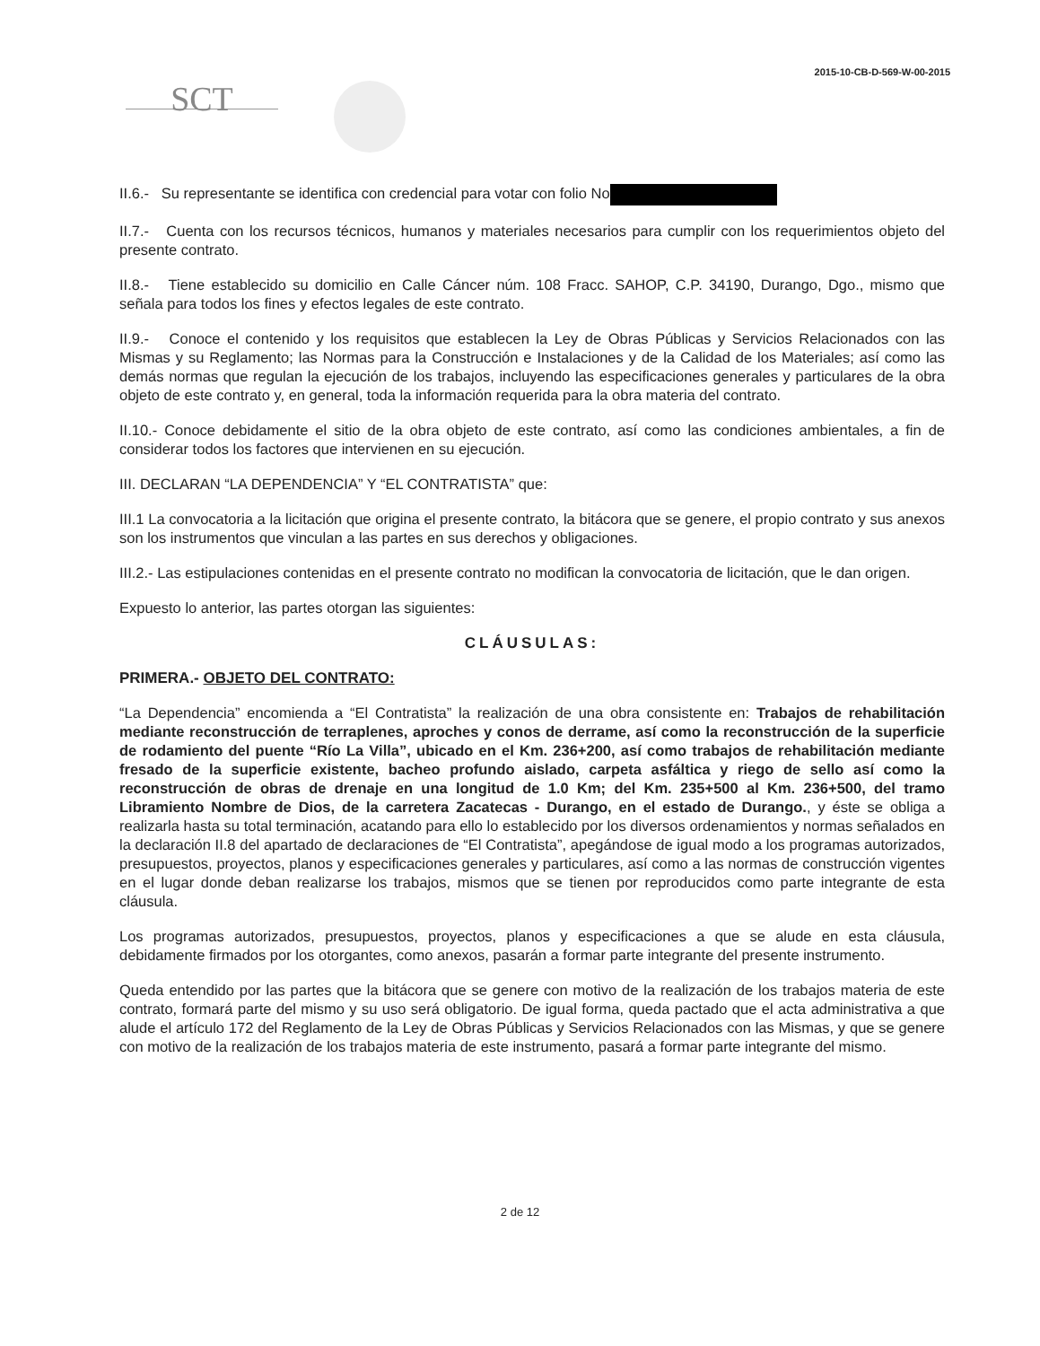2015-10-CB-D-569-W-00-2015
SCT
II.6.- Su representante se identifica con credencial para votar con folio No
II.7.- Cuenta con los recursos técnicos, humanos y materiales necesarios para cumplir con los requerimientos objeto del presente contrato.
II.8.- Tiene establecido su domicilio en Calle Cáncer núm. 108 Fracc. SAHOP, C.P. 34190, Durango, Dgo., mismo que señala para todos los fines y efectos legales de este contrato.
II.9.- Conoce el contenido y los requisitos que establecen la Ley de Obras Públicas y Servicios Relacionados con las Mismas y su Reglamento; las Normas para la Construcción e Instalaciones y de la Calidad de los Materiales; así como las demás normas que regulan la ejecución de los trabajos, incluyendo las especificaciones generales y particulares de la obra objeto de este contrato y, en general, toda la información requerida para la obra materia del contrato.
II.10.- Conoce debidamente el sitio de la obra objeto de este contrato, así como las condiciones ambientales, a fin de considerar todos los factores que intervienen en su ejecución.
III. DECLARAN “LA DEPENDENCIA” Y “EL CONTRATISTA” que:
III.1 La convocatoria a la licitación que origina el presente contrato, la bitácora que se genere, el propio contrato y sus anexos son los instrumentos que vinculan a las partes en sus derechos y obligaciones.
III.2.- Las estipulaciones contenidas en el presente contrato no modifican la convocatoria de licitación, que le dan origen.
Expuesto lo anterior, las partes otorgan las siguientes:
CLÁUSULAS:
PRIMERA.- OBJETO DEL CONTRATO:
“La Dependencia” encomienda a “El Contratista” la realización de una obra consistente en: Trabajos de rehabilitación mediante reconstrucción de terraplenes, aproches y conos de derrame, así como la reconstrucción de la superficie de rodamiento del puente “Río La Villa”, ubicado en el Km. 236+200, así como trabajos de rehabilitación mediante fresado de la superficie existente, bacheo profundo aislado, carpeta asfáltica y riego de sello así como la reconstrucción de obras de drenaje en una longitud de 1.0 Km; del Km. 235+500 al Km. 236+500, del tramo Libramiento Nombre de Dios, de la carretera Zacatecas - Durango, en el estado de Durango., y éste se obliga a realizarla hasta su total terminación, acatando para ello lo establecido por los diversos ordenamientos y normas señalados en la declaración II.8 del apartado de declaraciones de “El Contratista”, apegándose de igual modo a los programas autorizados, presupuestos, proyectos, planos y especificaciones generales y particulares, así como a las normas de construcción vigentes en el lugar donde deban realizarse los trabajos, mismos que se tienen por reproducidos como parte integrante de esta cláusula.
Los programas autorizados, presupuestos, proyectos, planos y especificaciones a que se alude en esta cláusula, debidamente firmados por los otorgantes, como anexos, pasarán a formar parte integrante del presente instrumento.
Queda entendido por las partes que la bitácora que se genere con motivo de la realización de los trabajos materia de este contrato, formará parte del mismo y su uso será obligatorio. De igual forma, queda pactado que el acta administrativa a que alude el artículo 172 del Reglamento de la Ley de Obras Públicas y Servicios Relacionados con las Mismas, y que se genere con motivo de la realización de los trabajos materia de este instrumento, pasará a formar parte integrante del mismo.
2 de 12